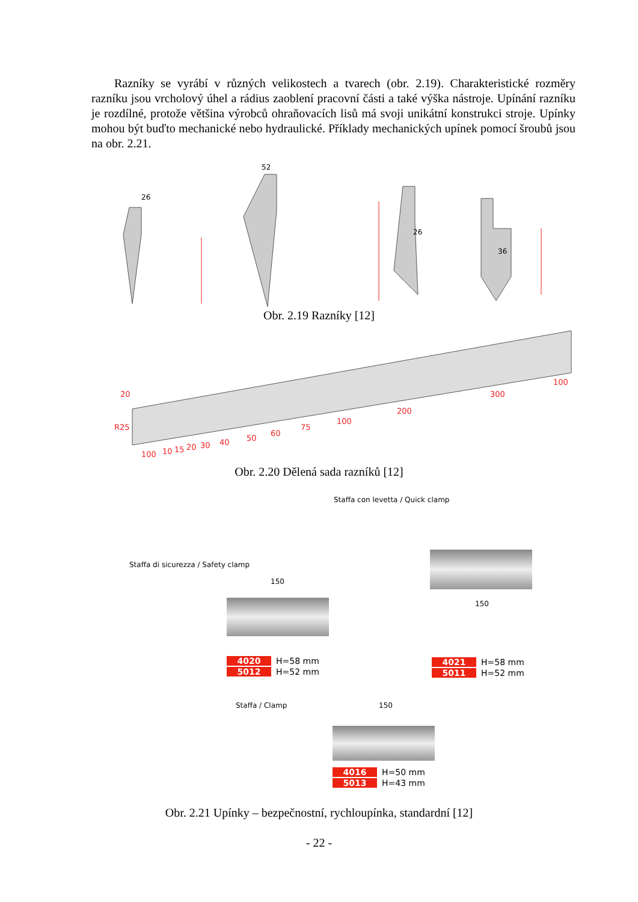Razníky se vyrábí v různých velikostech a tvarech (obr. 2.19). Charakteristické rozměry razníku jsou vrcholový úhel a rádius zaoblení pracovní části a také výška nástroje. Upínání razníku je rozdílné, protože většina výrobců ohraňovacích lisů má svoji unikátní konstrukci stroje. Upínky mohou být buďto mechanické nebo hydraulické. Příklady mechanických upínek pomocí šroubů jsou na obr. 2.21.
26
52
26
36
Obr. 2.19 Razníky [12]
20
R25
100
10
15
20
30
40
50
60
75
100
200
300
100
Obr. 2.20 Dělená sada razníků [12]
Staffa con levetta / Quick clamp
Staffa di sicurezza / Safety clamp
150
150
4020 H=58 mm
5012 H=52 mm
4021 H=58 mm
5011 H=52 mm
Staffa / Clamp 150
4016 H=50 mm
5013 H=43 mm
Obr. 2.21 Upínky – bezpečnostní, rychloupínka, standardní [12]
- 22 -